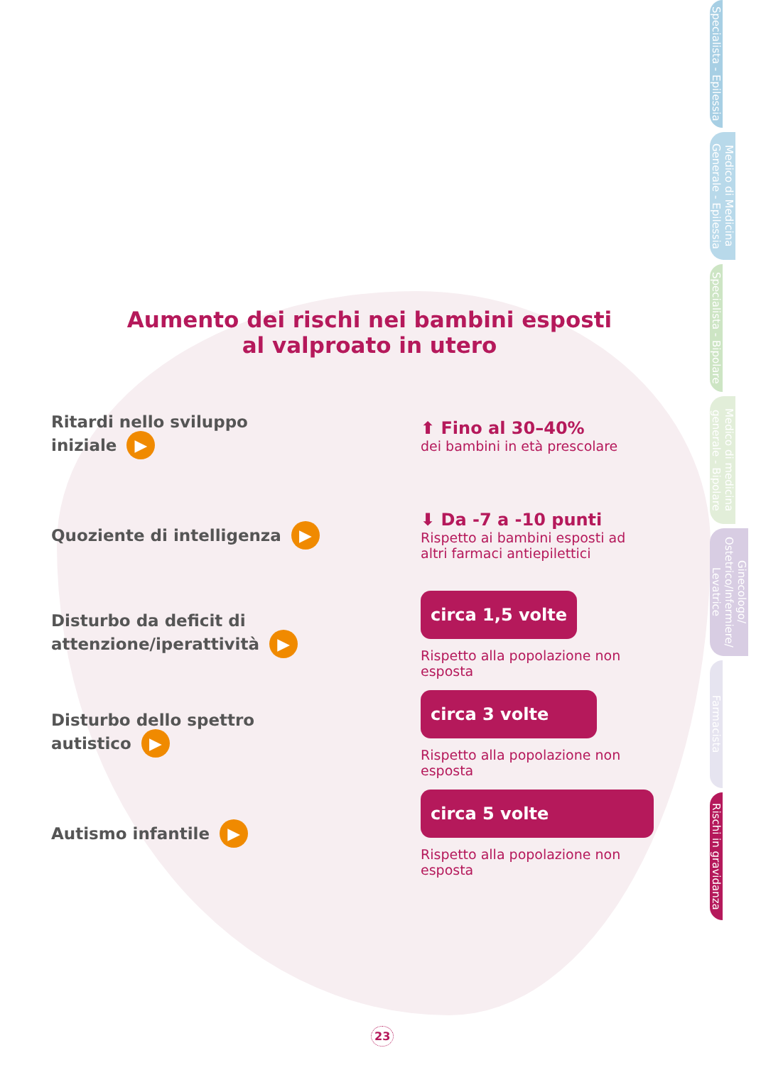Specialista - Epilessia
Medico di Medicina Generale - Epilessia
Specialista - Bipolare
Medico di medicina generale - Bipolare
Ginecologo/ Ostetrico/Infermiere/ Levatrice
Farmacista
Rischi in gravidanza
Aumento dei rischi nei bambini esposti
al valproato in utero
Ritardi nello sviluppo
iniziale ▶
⬆ Fino al 30–40%
dei bambini in età prescolare
Quoziente di intelligenza ▶
⬇ Da -7 a -10 punti
Rispetto ai bambini esposti ad altri farmaci antiepilettici
Disturbo da deficit di
attenzione/iperattività ▶
circa 1,5 volte
Rispetto alla popolazione non esposta
Disturbo dello spettro
autistico ▶
circa 3 volte
Rispetto alla popolazione non esposta
Autismo infantile ▶
circa 5 volte
Rispetto alla popolazione non esposta
23